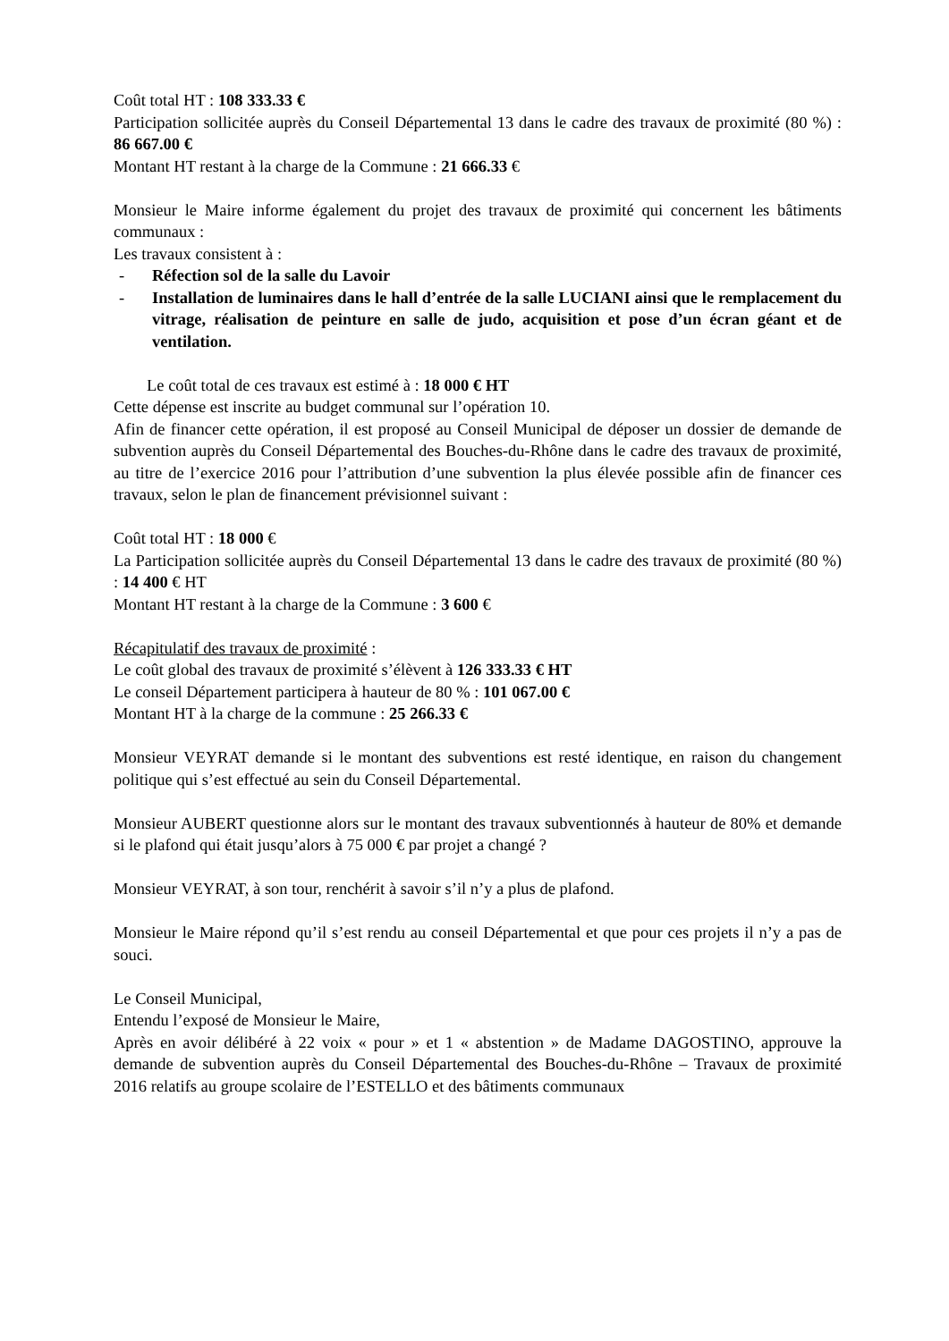Coût total HT : 108 333.33 €
Participation sollicitée auprès du Conseil Départemental 13 dans le cadre des travaux de proximité (80 %) : 86 667.00 €
Montant HT restant à la charge de la Commune : 21 666.33 €
Monsieur le Maire informe également du projet des travaux de proximité qui concernent les bâtiments communaux :
Les travaux consistent à :
- Réfection sol de la salle du Lavoir
- Installation de luminaires dans le hall d’entrée de la salle LUCIANI ainsi que le remplacement du vitrage, réalisation de peinture en salle de judo, acquisition et pose d’un écran géant et de ventilation.
Le coût total de ces travaux est estimé à : 18 000 € HT
Cette dépense est inscrite au budget communal sur l’opération 10.
Afin de financer cette opération, il est proposé au Conseil Municipal de déposer un dossier de demande de subvention auprès du Conseil Départemental des Bouches-du-Rhône dans le cadre des travaux de proximité, au titre de l’exercice 2016 pour l’attribution d’une subvention la plus élevée possible afin de financer ces travaux, selon le plan de financement prévisionnel suivant :
Coût total HT : 18 000 €
La Participation sollicitée auprès du Conseil Départemental 13 dans le cadre des travaux de proximité (80 %) : 14 400 € HT
Montant HT restant à la charge de la Commune : 3 600 €
Récapitulatif des travaux de proximité :
Le coût global des travaux de proximité s’élèvent à 126 333.33 € HT
Le conseil Département participera à hauteur de 80 % : 101 067.00 €
Montant HT à la charge de la commune : 25 266.33 €
Monsieur VEYRAT demande si le montant des subventions est resté identique, en raison du changement politique qui s’est effectué au sein du Conseil Départemental.
Monsieur AUBERT questionne alors sur le montant des travaux subventionnés à hauteur de 80% et demande si le plafond qui était jusqu’alors à 75 000 € par projet a changé ?
Monsieur VEYRAT, à son tour, renchérit à savoir s’il n’y a plus de plafond.
Monsieur le Maire répond qu’il s’est rendu au conseil Départemental et que pour ces projets il n’y a pas de souci.
Le Conseil Municipal,
Entendu l’exposé de Monsieur le Maire,
Après en avoir délibéré à 22 voix « pour » et 1 « abstention » de Madame DAGOSTINO, approuve la demande de subvention auprès du Conseil Départemental des Bouches-du-Rhône – Travaux de proximité 2016 relatifs au groupe scolaire de l’ESTELLO et des bâtiments communaux